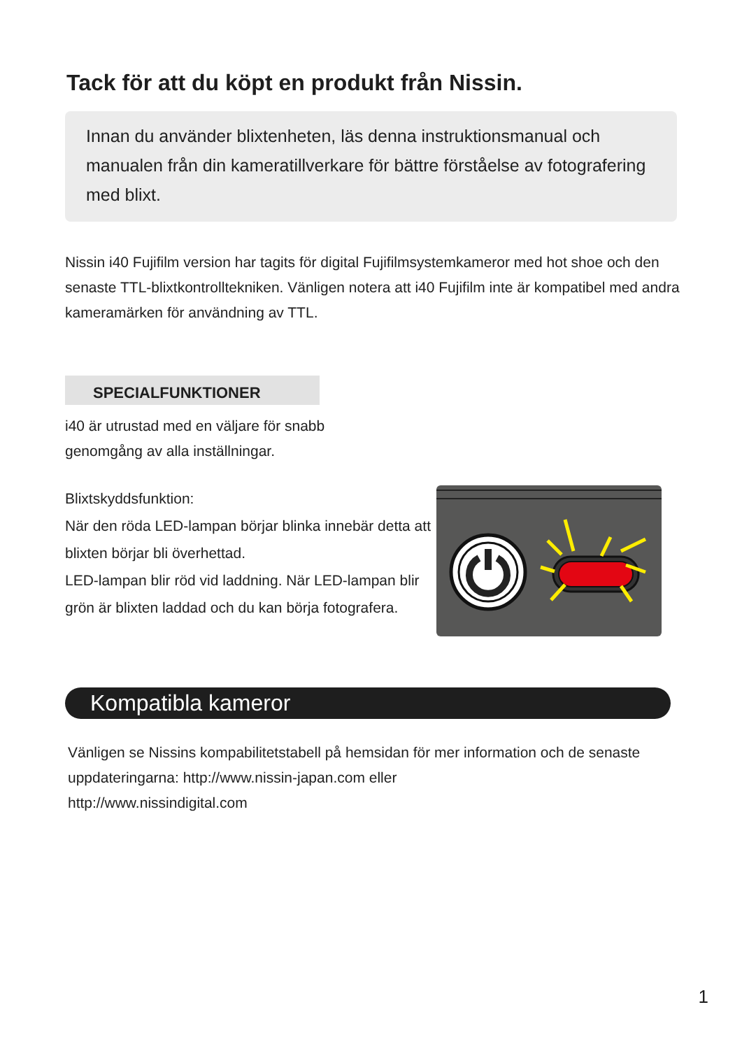Tack för att du köpt en produkt från Nissin.
Innan du använder blixtenheten, läs denna instruktionsmanual och manualen från din kameratillverkare för bättre förståelse av fotografering med blixt.
Nissin i40 Fujifilm version har tagits för digital Fujifilmsystemkameror med hot shoe och den senaste TTL-blixtkontrolltekniken. Vänligen notera att i40 Fujifilm inte är kompatibel med andra kameramärken för användning av TTL.
SPECIALFUNKTIONER
i40 är utrustad med en väljare för snabb
genomgång av alla inställningar.
Blixtskyddsfunktion:
När den röda LED-lampan börjar blinka innebär detta att blixten börjar bli överhettad.
LED-lampan blir röd vid laddning. När LED-lampan blir grön är blixten laddad och du kan börja fotografera.
Kompatibla kameror
Vänligen se Nissins kompabilitetstabell på hemsidan för mer information och de senaste uppdateringarna: http://www.nissin-japan.com eller
http://www.nissindigital.com
1